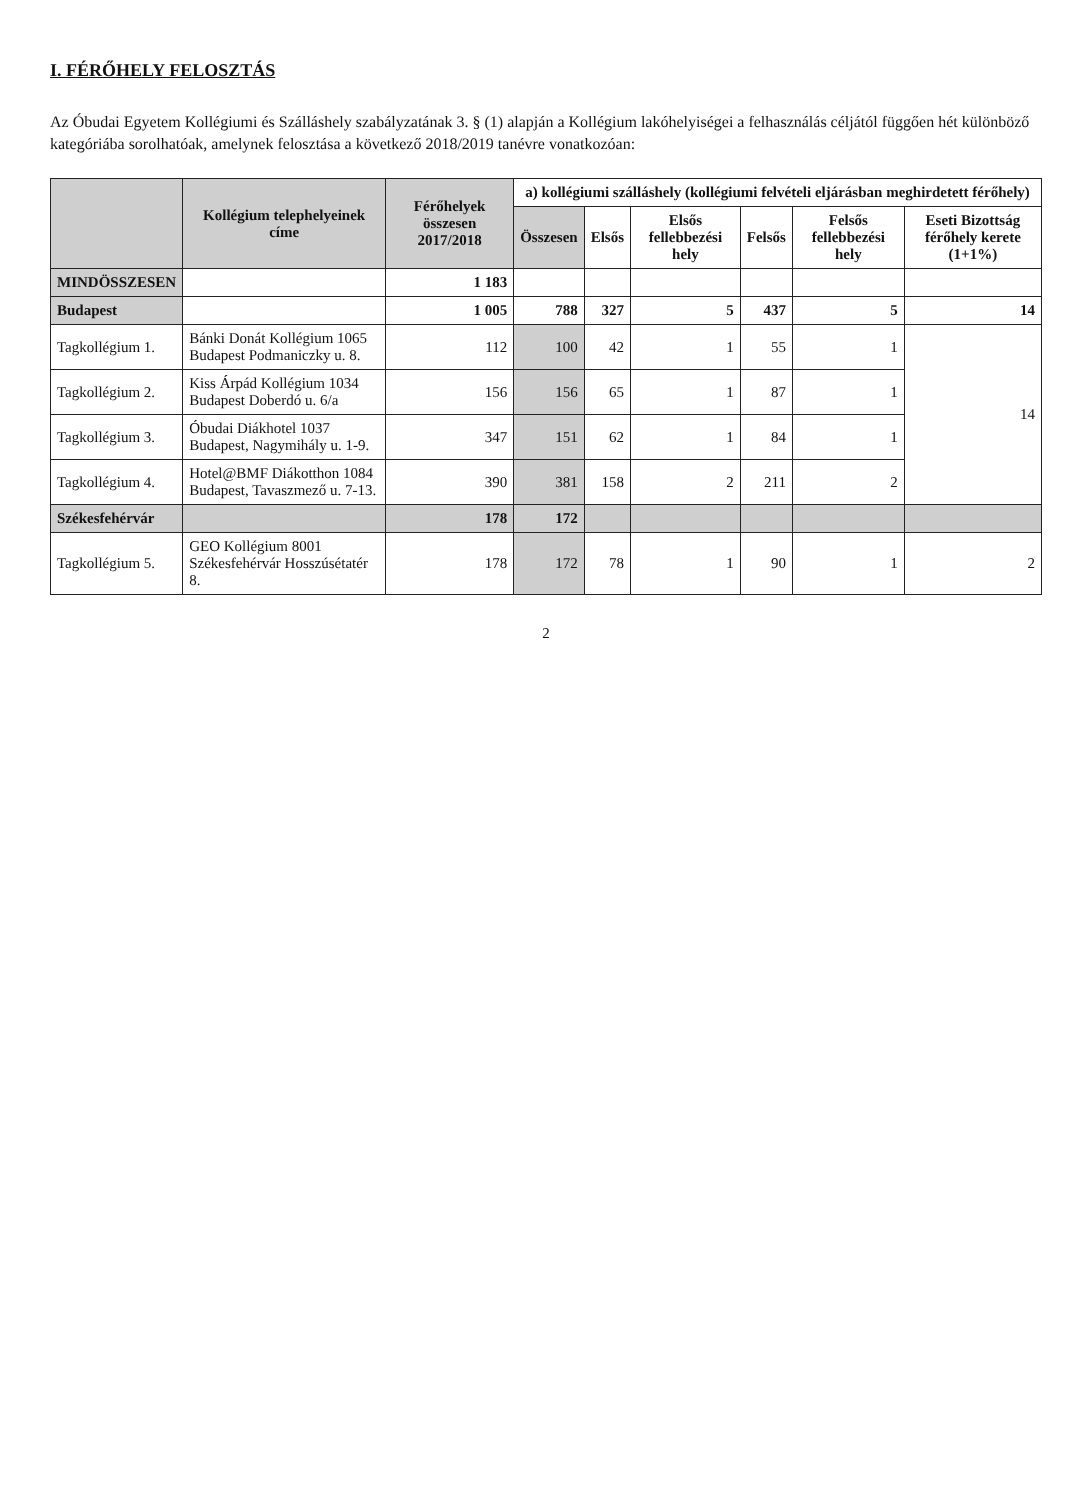I. FÉRŐHELY FELOSZTÁS
Az Óbudai Egyetem Kollégiumi és Szálláshely szabályzatának 3. § (1) alapján a Kollégium lakóhelyiségei a felhasználás céljától függően hét különböző kategóriába sorolhatóak, amelynek felosztása a következő 2018/2019 tanévre vonatkozóan:
| | Kollégium telephelyeinek címe | Férőhelyek összesen 2017/2018 | a) kollégiumi szálláshely (kollégiumi felvételi eljárásban meghirdetett férőhely) | | | | | |
| --- | --- | --- | --- | --- | --- | --- | --- | --- |
| | | | Összesen | Elsős | Elsős fellebbezési hely | Felsős | Felsős fellebbezési hely | Eseti Bizottság férőhely kerete (1+1%) |
| MINDÖSSZESEN | | 1 183 | | | | | | |
| Budapest | | 1 005 | 788 | 327 | 5 | 437 | 5 | 14 |
| Tagkollégium 1. | Bánki Donát Kollégium 1065 Budapest Podmaniczky u. 8. | 112 | 100 | 42 | 1 | 55 | 1 | 14 |
| Tagkollégium 2. | Kiss Árpád Kollégium 1034 Budapest Doberdó u. 6/a | 156 | 156 | 65 | 1 | 87 | 1 | |
| Tagkollégium 3. | Óbudai Diákhotel 1037 Budapest, Nagymihály u. 1-9. | 347 | 151 | 62 | 1 | 84 | 1 | |
| Tagkollégium 4. | Hotel@BMF Diákotthon 1084 Budapest, Tavaszmező u. 7-13. | 390 | 381 | 158 | 2 | 211 | 2 | |
| Székesfehérvár | | 178 | 172 | | | | | |
| Tagkollégium 5. | GEO Kollégium 8001 Székesfehérvár Hosszúsétatér 8. | 178 | 172 | 78 | 1 | 90 | 1 | 2 |
2